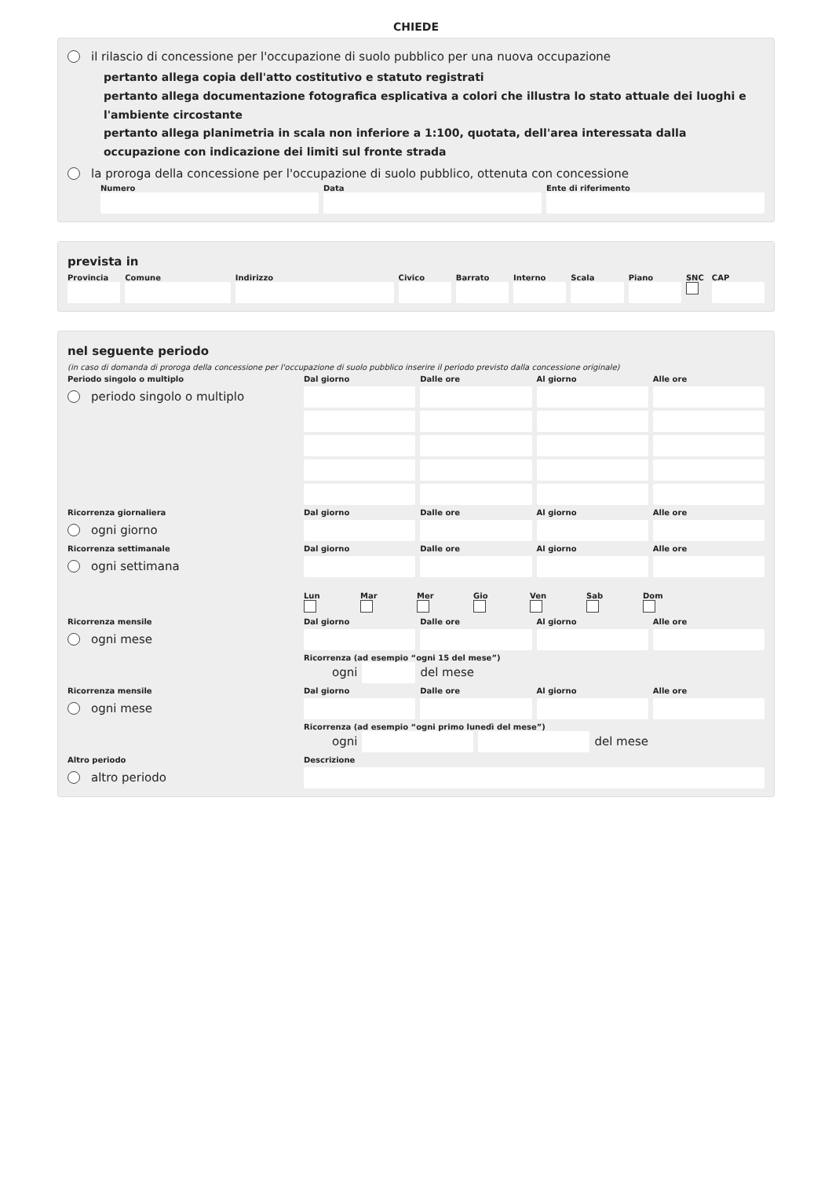CHIEDE
il rilascio di concessione per l'occupazione di suolo pubblico per una nuova occupazione
pertanto allega copia dell'atto costitutivo e statuto registrati
pertanto allega documentazione fotografica esplicativa a colori che illustra lo stato attuale dei luoghi e l'ambiente circostante
pertanto allega planimetria in scala non inferiore a 1:100, quotata, dell'area interessata dalla occupazione con indicazione dei limiti sul fronte strada
la proroga della concessione per l'occupazione di suolo pubblico, ottenuta con concessione
Numero Data Ente di riferimento
prevista in
Provincia Comune Indirizzo Civico Barrato Interno Scala Piano SNC CAP
nel seguente periodo
(in caso di domanda di proroga della concessione per l'occupazione di suolo pubblico inserire il periodo previsto dalla concessione originale)
Periodo singolo o multiplo
Dal giorno
Dalle ore
Al giorno
Alle ore
periodo singolo o multiplo
Ricorrenza giornaliera
Dal giorno
Dalle ore
Al giorno
Alle ore
ogni giorno
Ricorrenza settimanale
Dal giorno
Dalle ore
Al giorno
Alle ore
ogni settimana
Lun
Mar
Mer
Gio
Ven
Sab
Dom
Ricorrenza mensile
Dal giorno
Dalle ore
Al giorno
Alle ore
ogni mese
Ricorrenza (ad esempio “ogni 15 del mese”)
ogni
del mese
Ricorrenza mensile
Dal giorno
Dalle ore
Al giorno
Alle ore
ogni mese
Ricorrenza (ad esempio “ogni primo lunedì del mese”)
ogni
del mese
Altro periodo
Descrizione
altro periodo